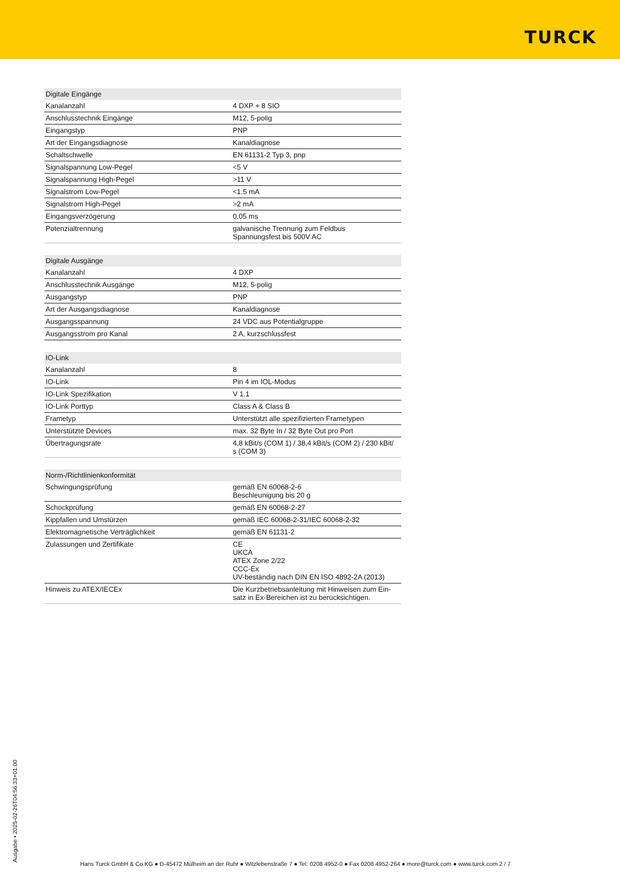TURCK
| Digitale Eingänge | |
| --- | --- |
| Kanalanzahl | 4 DXP + 8 SIO |
| Anschlusstechnik Eingänge | M12, 5-polig |
| Eingangstyp | PNP |
| Art der Eingangsdiagnose | Kanaldiagnose |
| Schaltschwelle | EN 61131-2 Typ 3, pnp |
| Signalspannung Low-Pegel | <5 V |
| Signalspannung High-Pegel | >11 V |
| Signalstrom Low-Pegel | <1.5 mA |
| Signalstrom High-Pegel | >2 mA |
| Eingangsverzögerung | 0.05 ms |
| Potenzialtrennung | galvanische Trennung zum Feldbus Spannungsfest bis 500V AC |
| Digitale Ausgänge | |
| --- | --- |
| Kanalanzahl | 4 DXP |
| Anschlusstechnik Ausgänge | M12, 5-polig |
| Ausgangstyp | PNP |
| Art der Ausgangsdiagnose | Kanaldiagnose |
| Ausgangsspannung | 24 VDC aus Potentialgruppe |
| Ausgangsstrom pro Kanal | 2 A, kurzschlussfest |
| IO-Link | |
| --- | --- |
| Kanalanzahl | 8 |
| IO-Link | Pin 4 im IOL-Modus |
| IO-Link Spezifikation | V 1.1 |
| IO-Link Porttyp | Class A & Class B |
| Frametyp | Unterstützt alle spezifizierten Frametypen |
| Unterstützte Devices | max. 32 Byte In / 32 Byte Out pro Port |
| Übertragungsrate | 4,8 kBit/s (COM 1) / 38,4 kBit/s (COM 2) / 230 kBit/ s (COM 3) |
| Norm-/Richtlinienkonformität | |
| --- | --- |
| Schwingungsprüfung | gemäß EN 60068-2-6 Beschleunigung bis 20 g |
| Schockprüfung | gemäß EN 60068-2-27 |
| Kippfallen und Umstürzen | gemäß IEC 60068-2-31/IEC 60068-2-32 |
| Elektromagnetische Verträglichkeit | gemäß EN 61131-2 |
| Zulassungen und Zertifikate | CE UKCA ATEX Zone 2/22 CCC-Ex UV-beständig nach DIN EN ISO 4892-2A (2013) |
| Hinweis zu ATEX/IECEx | Die Kurzbetriebsanleitung mit Hinweisen zum Ein- satz in Ex-Bereichen ist zu berücksichtigen. |
Ausgabe • 2025-02-26T04:56:33+01:00
Hans Turck GmbH & Co.KG ● D-45472 Mülheim an der Ruhr ● Witzlebenstraße 7 ● Tel. 0208 4952-0 ● Fax 0208 4952-264 ● more@turck.com ● www.turck.com 2 / 7